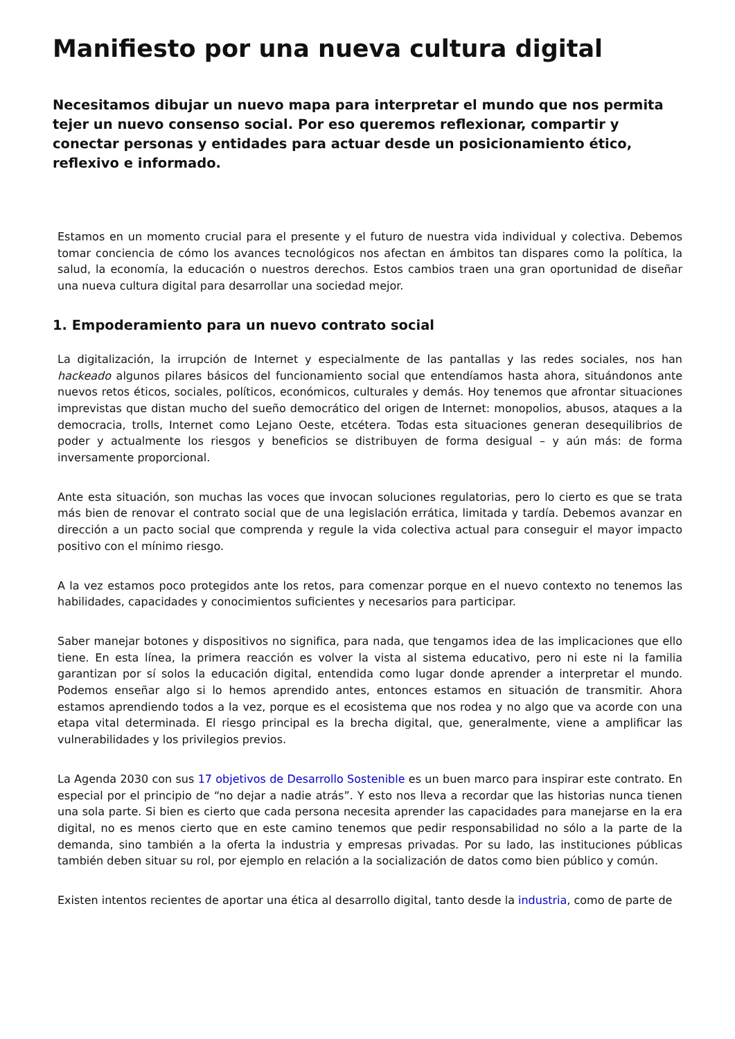Manifiesto por una nueva cultura digital
Necesitamos dibujar un nuevo mapa para interpretar el mundo que nos permita tejer un nuevo consenso social. Por eso queremos reflexionar, compartir y conectar personas y entidades para actuar desde un posicionamiento ético, reflexivo e informado.
Estamos en un momento crucial para el presente y el futuro de nuestra vida individual y colectiva. Debemos tomar conciencia de cómo los avances tecnológicos nos afectan en ámbitos tan dispares como la política, la salud, la economía, la educación o nuestros derechos. Estos cambios traen una gran oportunidad de diseñar una nueva cultura digital para desarrollar una sociedad mejor.
1. Empoderamiento para un nuevo contrato social
La digitalización, la irrupción de Internet y especialmente de las pantallas y las redes sociales, nos han hackeado algunos pilares básicos del funcionamiento social que entendíamos hasta ahora, situándonos ante nuevos retos éticos, sociales, políticos, económicos, culturales y demás. Hoy tenemos que afrontar situaciones imprevistas que distan mucho del sueño democrático del origen de Internet: monopolios, abusos, ataques a la democracia, trolls, Internet como Lejano Oeste, etcétera. Todas esta situaciones generan desequilibrios de poder y actualmente los riesgos y beneficios se distribuyen de forma desigual – y aún más: de forma inversamente proporcional.
Ante esta situación, son muchas las voces que invocan soluciones regulatorias, pero lo cierto es que se trata más bien de renovar el contrato social que de una legislación errática, limitada y tardía. Debemos avanzar en dirección a un pacto social que comprenda y regule la vida colectiva actual para conseguir el mayor impacto positivo con el mínimo riesgo.
A la vez estamos poco protegidos ante los retos, para comenzar porque en el nuevo contexto no tenemos las habilidades, capacidades y conocimientos suficientes y necesarios para participar.
Saber manejar botones y dispositivos no significa, para nada, que tengamos idea de las implicaciones que ello tiene. En esta línea, la primera reacción es volver la vista al sistema educativo, pero ni este ni la familia garantizan por sí solos la educación digital, entendida como lugar donde aprender a interpretar el mundo. Podemos enseñar algo si lo hemos aprendido antes, entonces estamos en situación de transmitir. Ahora estamos aprendiendo todos a la vez, porque es el ecosistema que nos rodea y no algo que va acorde con una etapa vital determinada. El riesgo principal es la brecha digital, que, generalmente, viene a amplificar las vulnerabilidades y los privilegios previos.
La Agenda 2030 con sus 17 objetivos de Desarrollo Sostenible es un buen marco para inspirar este contrato. En especial por el principio de “no dejar a nadie atrás”. Y esto nos lleva a recordar que las historias nunca tienen una sola parte. Si bien es cierto que cada persona necesita aprender las capacidades para manejarse en la era digital, no es menos cierto que en este camino tenemos que pedir responsabilidad no sólo a la parte de la demanda, sino también a la oferta la industria y empresas privadas. Por su lado, las instituciones públicas también deben situar su rol, por ejemplo en relación a la socialización de datos como bien público y común.
Existen intentos recientes de aportar una ética al desarrollo digital, tanto desde la industria, como de parte de